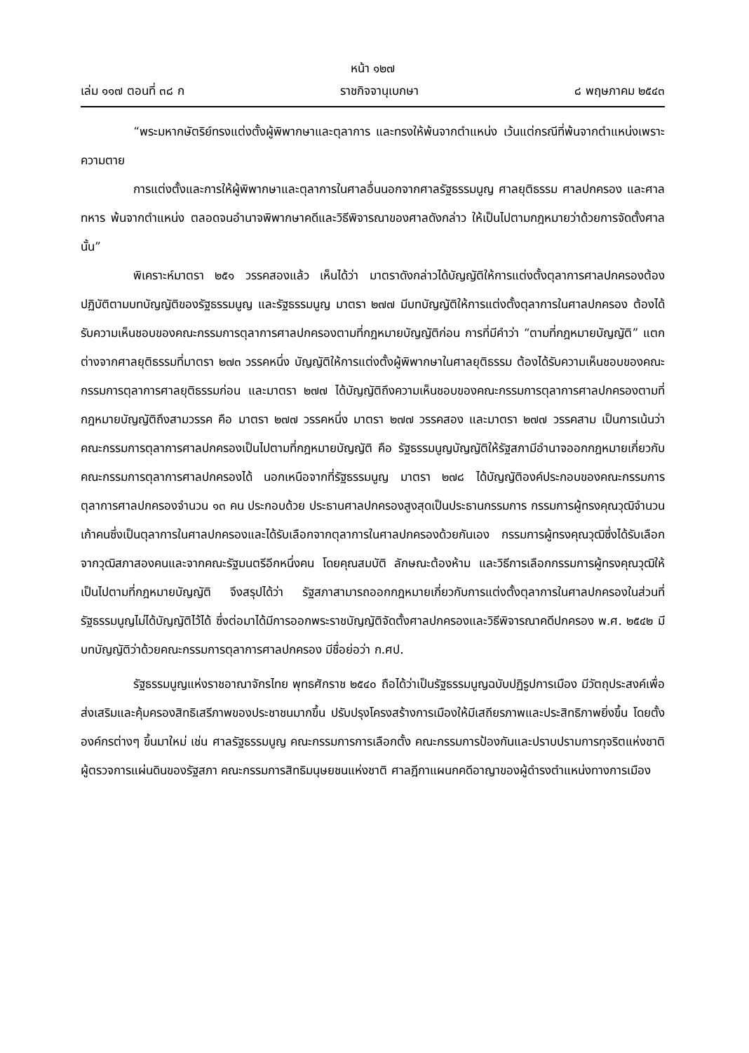หน้า ๑๒๗
เล่ม ๑๑๗ ตอนที่ ๓๘ ก ราชกิจจานุเบกษา ๘ พฤษภาคม ๒๕๔๓
“พระมหากษัตริย์ทรงแต่งตั้งผู้พิพากษาและตุลาการ และทรงให้พ้นจากตำแหน่ง เว้นแต่กรณีที่พ้นจากตำแหน่งเพราะความตาย
การแต่งตั้งและการให้ผู้พิพากษาและตุลาการในศาลอื่นนอกจากศาลรัฐธรรมนูญ ศาลยุติธรรม ศาลปกครอง และศาลทหาร พ้นจากตำแหน่ง ตลอดจนอำนาจพิพากษาคดีและวิธีพิจารณาของศาลดังกล่าว ให้เป็นไปตามกฎหมายว่าด้วยการจัดตั้งศาลนั้น”
พิเคราะห์มาตรา ๒๕๑ วรรคสองแล้ว เห็นได้ว่า มาตราดังกล่าวได้บัญญัติให้การแต่งตั้งตุลาการศาลปกครองต้องปฏิบัติตามบทบัญญัติของรัฐธรรมนูญ และรัฐธรรมนูญ มาตรา ๒๗๗ มีบทบัญญัติให้การแต่งตั้งตุลาการในศาลปกครอง ต้องได้รับความเห็นชอบของคณะกรรมการตุลาการศาลปกครองตามที่กฎหมายบัญญัติก่อน การที่มีคำว่า “ตามที่กฎหมายบัญญัติ” แตกต่างจากศาลยุติธรรมที่มาตรา ๒๗๓ วรรคหนึ่ง บัญญัติให้การแต่งตั้งผู้พิพากษาในศาลยุติธรรม ต้องได้รับความเห็นชอบของคณะกรรมการตุลาการศาลยุติธรรมก่อน และมาตรา ๒๗๗ ได้บัญญัติถึงความเห็นชอบของคณะกรรมการตุลาการศาลปกครองตามที่กฎหมายบัญญัติถึงสามวรรค คือ มาตรา ๒๗๗ วรรคหนึ่ง มาตรา ๒๗๗ วรรคสอง และมาตรา ๒๗๗ วรรคสาม เป็นการเน้นว่า คณะกรรมการตุลาการศาลปกครองเป็นไปตามที่กฎหมายบัญญัติ คือ รัฐธรรมนูญบัญญัติให้รัฐสภามีอำนาจออกกฎหมายเกี่ยวกับคณะกรรมการตุลาการศาลปกครองได้ นอกเหนือจากที่รัฐธรรมนูญ มาตรา ๒๗๘ ได้บัญญัติองค์ประกอบของคณะกรรมการตุลาการศาลปกครองจำนวน ๑๓ คน ประกอบด้วย ประธานศาลปกครองสูงสุดเป็นประธานกรรมการ กรรมการผู้ทรงคุณวุฒิจำนวนเก้าคนซึ่งเป็นตุลาการในศาลปกครองและได้รับเลือกจากตุลาการในศาลปกครองด้วยกันเอง กรรมการผู้ทรงคุณวุฒิซึ่งได้รับเลือกจากวุฒิสภาสองคนและจากคณะรัฐมนตรีอีกหนึ่งคน โดยคุณสมบัติ ลักษณะต้องห้าม และวิธีการเลือกกรรมการผู้ทรงคุณวุฒิให้เป็นไปตามที่กฎหมายบัญญัติ จึงสรุปได้ว่า รัฐสภาสามารถออกกฎหมายเกี่ยวกับการแต่งตั้งตุลาการในศาลปกครองในส่วนที่รัฐธรรมนูญไม่ได้บัญญัติไว้ได้ ซึ่งต่อมาได้มีการออกพระราชบัญญัติจัดตั้งศาลปกครองและวิธีพิจารณาคดีปกครอง พ.ศ. ๒๕๔๒ มีบทบัญญัติว่าด้วยคณะกรรมการตุลาการศาลปกครอง มีชื่อย่อว่า ก.ศป.
รัฐธรรมนูญแห่งราชอาณาจักรไทย พุทธศักราช ๒๕๔๐ ถือได้ว่าเป็นรัฐธรรมนูญฉบับปฏิรูปการเมือง มีวัตถุประสงค์เพื่อส่งเสริมและคุ้มครองสิทธิเสรีภาพของประชาชนมากขึ้น ปรับปรุงโครงสร้างการเมืองให้มีเสถียรภาพและประสิทธิภาพยิ่งขึ้น โดยตั้งองค์กรต่างๆ ขึ้นมาใหม่ เช่น ศาลรัฐธรรมนูญ คณะกรรมการการเลือกตั้ง คณะกรรมการป้องกันและปราบปรามการทุจริตแห่งชาติ ผู้ตรวจการแผ่นดินของรัฐสภา คณะกรรมการสิทธิมนุษยชนแห่งชาติ ศาลฎีกาแผนกคดีอาญาของผู้ดำรงตำแหน่งทางการเมือง